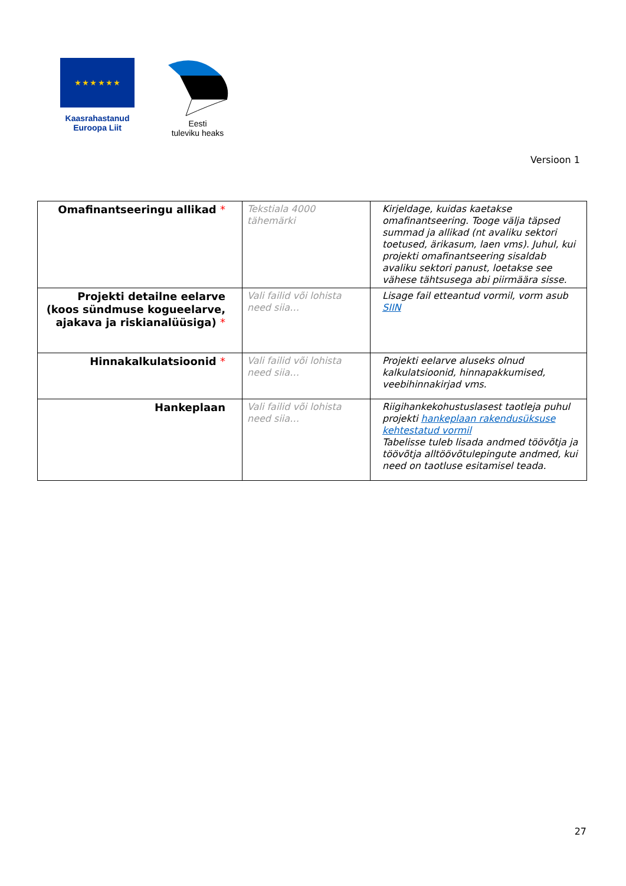★ ★ ★ ★ ★ ★
Kaasrahastanud
Euroopa Liit
Eesti
tuleviku heaks
Versioon 1
| Omafinantseeringu allikad * | Tekstiala 4000 tähemärki | Kirjeldage, kuidas kaetakse omafinantseering. Tooge välja täpsed summad ja allikad (nt avaliku sektori toetused, ärikasum, laen vms). Juhul, kui projekti omafinantseering sisaldab avaliku sektori panust, loetakse see vähese tähtsusega abi piirmäära sisse. |
| Projekti detailne eelarve (koos sündmuse kogueelarve, ajakava ja riskianalüüsiga) * | Vali failid või lohista need siia… | Lisage fail etteantud vormil, vorm asub SIIN |
| Hinnakalkulatsioonid * | Vali failid või lohista need siia… | Projekti eelarve aluseks olnud kalkulatsioonid, hinnapakkumised, veebihinnakirjad vms. |
| Hankeplaan | Vali failid või lohista need siia… | Riigihankekohustuslasest taotleja puhul projekti hankeplaan rakendusüksuse kehtestatud vormil Tabelisse tuleb lisada andmed töövõtja ja töövõtja alltöövõtulepingute andmed, kui need on taotluse esitamisel teada. |
27